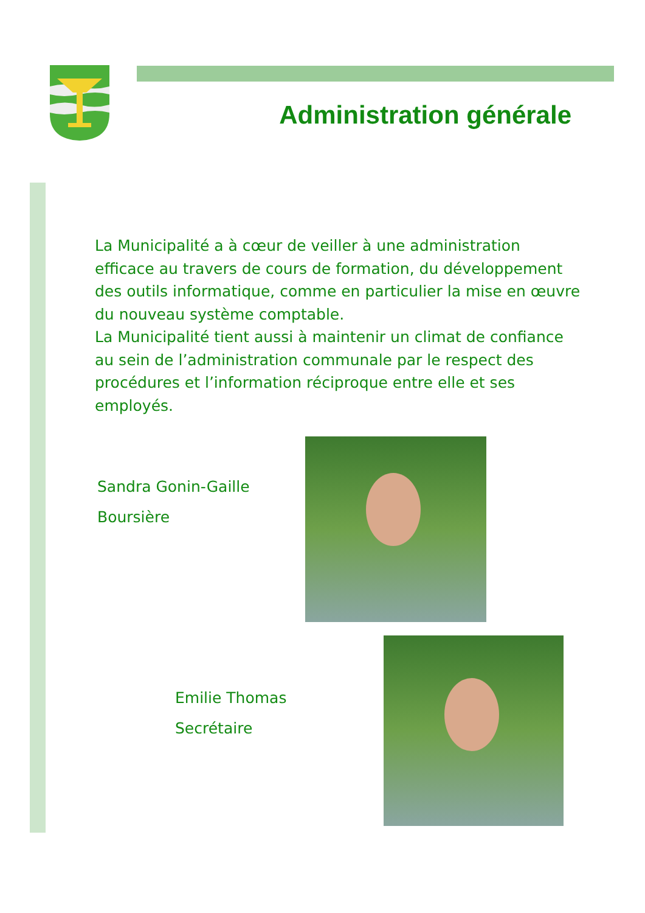Administration générale
La Municipalité a à cœur de veiller à une administration efficace au travers de cours de formation, du développement des outils informatique, comme en particulier la mise en œuvre du nouveau système comptable.
La Municipalité tient aussi à maintenir un climat de confiance au sein de l’administration communale par le respect des procédures et l’information réciproque entre elle et ses employés.
Sandra Gonin-Gaille
Boursière
Emilie Thomas
Secrétaire